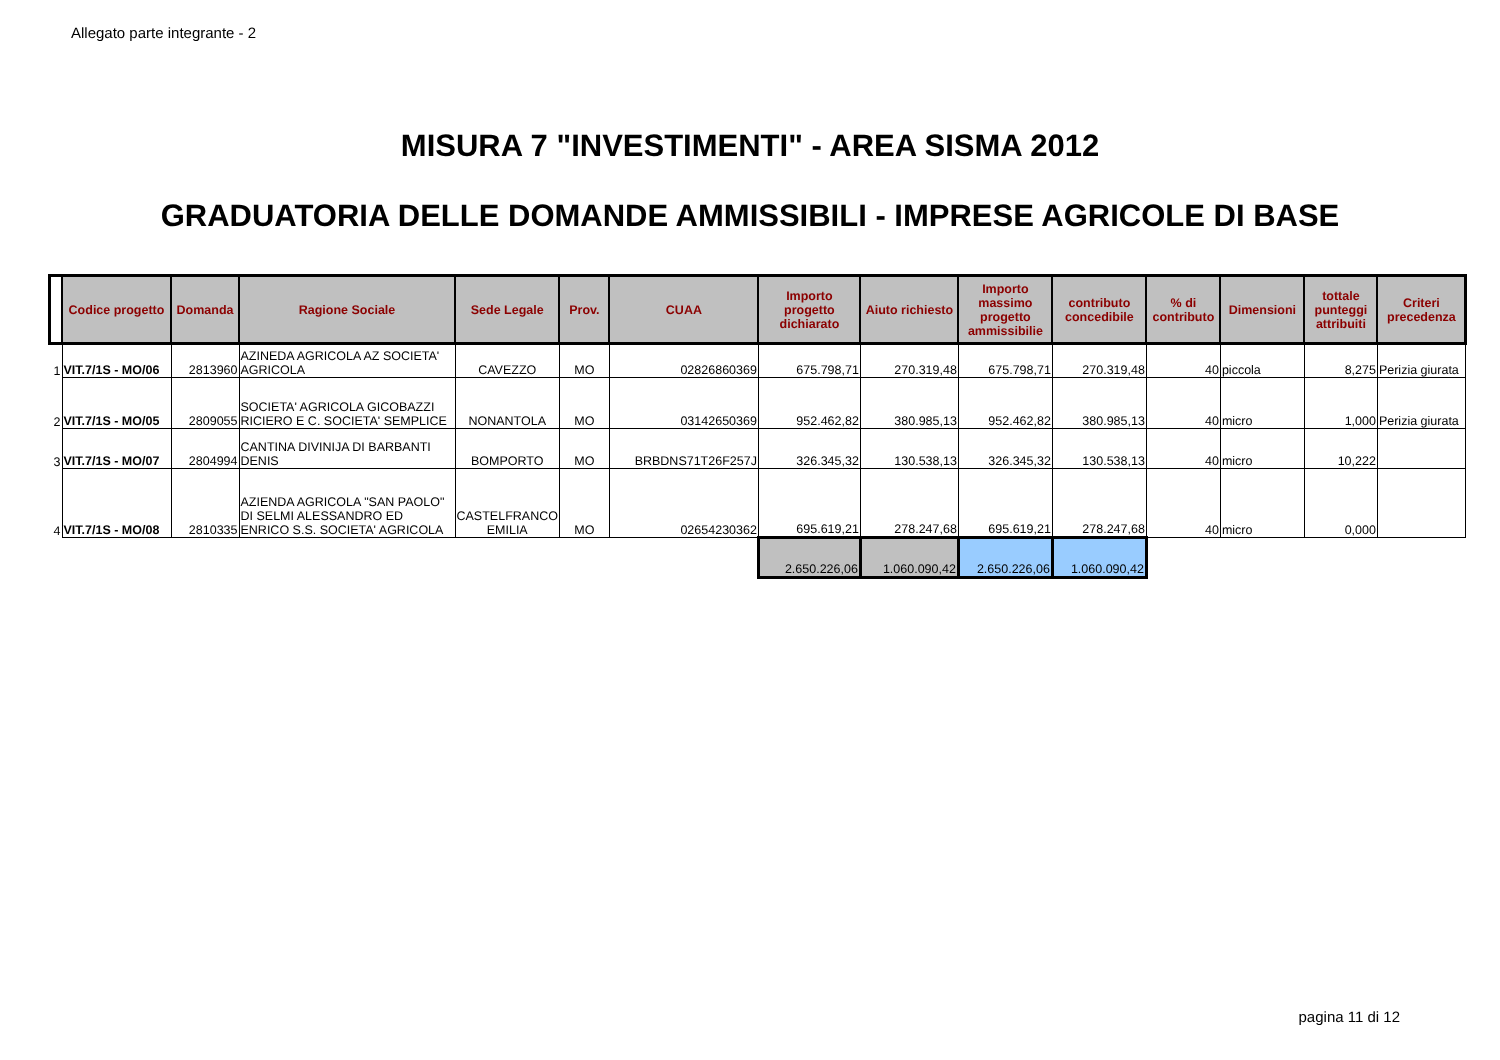Allegato parte integrante - 2
MISURA 7 "INVESTIMENTI" - AREA SISMA 2012
GRADUATORIA DELLE DOMANDE AMMISSIBILI - IMPRESE AGRICOLE DI BASE
| | Codice progetto | Domanda | Ragione Sociale | Sede Legale | Prov. | CUAA | Importo progetto dichiarato | Aiuto richiesto | Importo massimo progetto ammissibilie | contributo concedibile | % di contributo | Dimensioni | tottale punteggi attribuiti | Criteri precedenza |
| --- | --- | --- | --- | --- | --- | --- | --- | --- | --- | --- | --- | --- | --- | --- |
| 1 | VIT.7/1S - MO/06 | 2813960 | AZINEDA AGRICOLA AZ SOCIETA' AGRICOLA | CAVEZZO | MO | 02826860369 | 675.798,71 | 270.319,48 | 675.798,71 | 270.319,48 | 40 | piccola | 8,275 | Perizia giurata |
| 2 | VIT.7/1S - MO/05 | 2809055 | SOCIETA' AGRICOLA GICOBAZZI RICIERO E C. SOCIETA' SEMPLICE | NONANTOLA | MO | 03142650369 | 952.462,82 | 380.985,13 | 952.462,82 | 380.985,13 | 40 | micro | 1,000 | Perizia giurata |
| 3 | VIT.7/1S - MO/07 | 2804994 | CANTINA DIVINIJA DI BARBANTI DENIS | BOMPORTO | MO | BRBDNS71T26F257J | 326.345,32 | 130.538,13 | 326.345,32 | 130.538,13 | 40 | micro | 10,222 | |
| 4 | VIT.7/1S - MO/08 | 2810335 | AZIENDA AGRICOLA "SAN PAOLO" DI SELMI ALESSANDRO ED ENRICO S.S. SOCIETA' AGRICOLA | CASTELFRANCO EMILIA | MO | 02654230362 | 695.619,21 | 278.247,68 | 695.619,21 | 278.247,68 | 40 | micro | 0,000 | |
| | | | | | | | 2.650.226,06 | 1.060.090,42 | 2.650.226,06 | 1.060.090,42 | | | | |
pagina 11 di 12